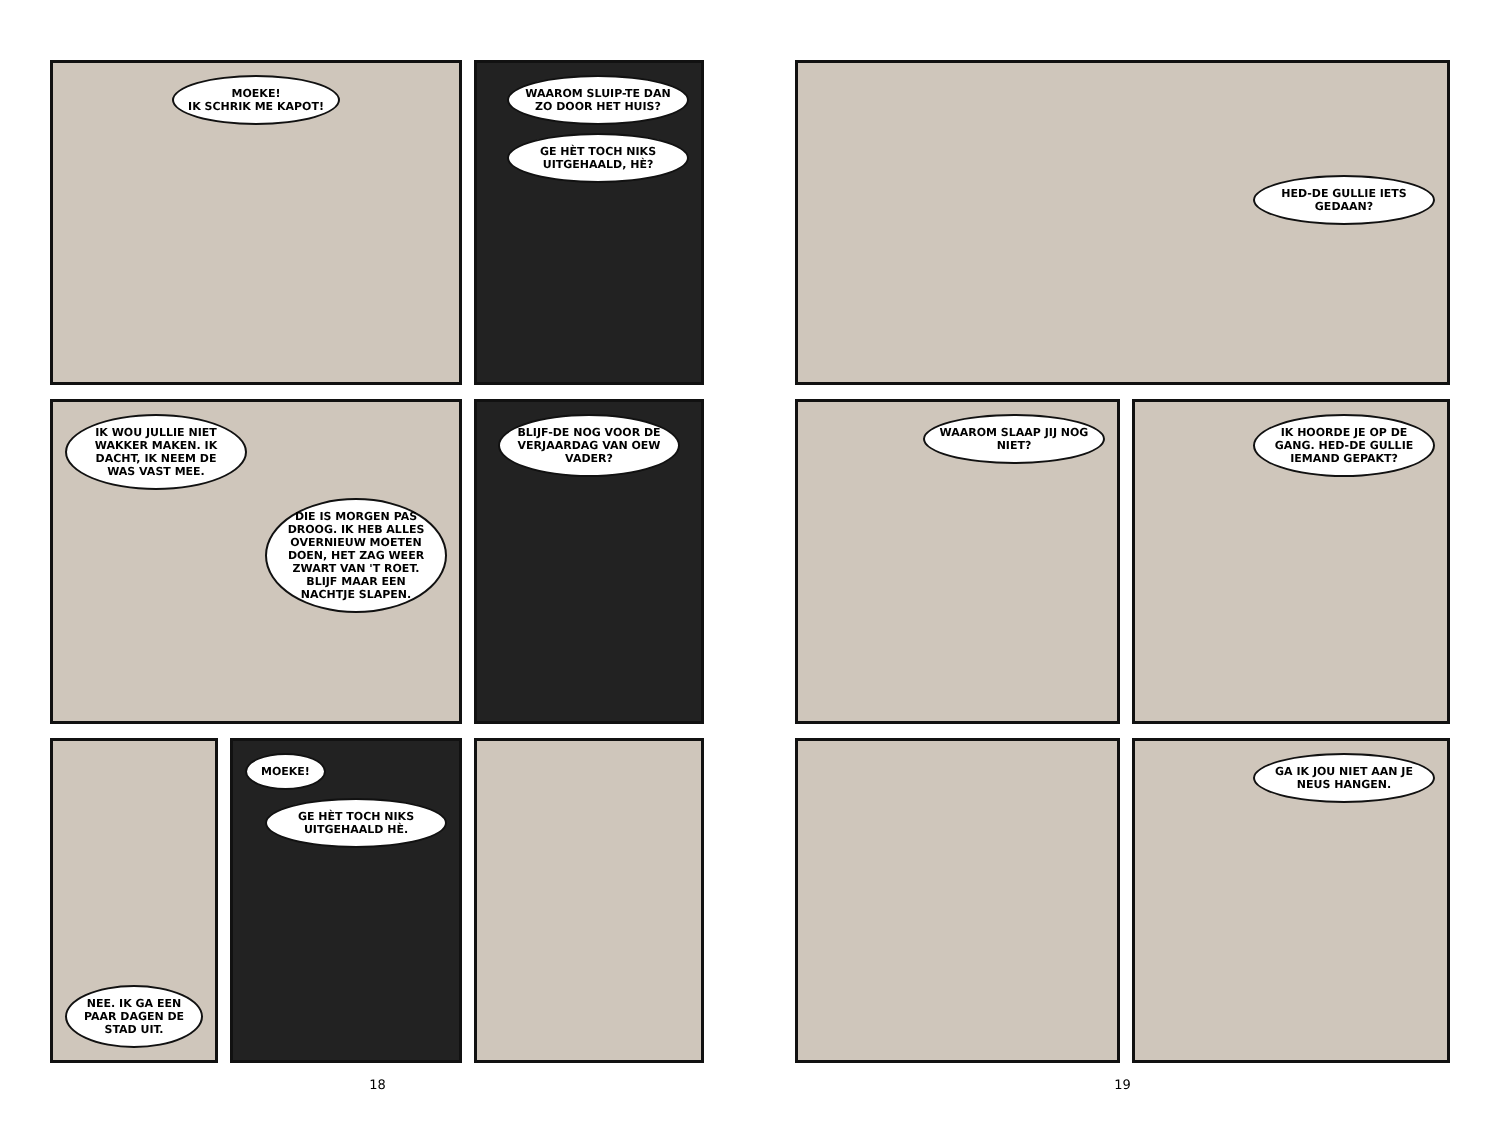MOEKE!
IK SCHRIK ME KAPOT!
WAAROM SLUIP-TE DAN ZO DOOR HET HUIS?
GE HÈT TOCH NIKS UITGEHAALD, HÈ?
IK WOU JULLIE NIET WAKKER MAKEN. IK DACHT, IK NEEM DE WAS VAST MEE.
DIE IS MORGEN PAS DROOG. IK HEB ALLES OVERNIEUW MOETEN DOEN, HET ZAG WEER ZWART VAN 'T ROET. BLIJF MAAR EEN NACHTJE SLAPEN.
BLIJF-DE NOG VOOR DE VERJAARDAG VAN OEW VADER?
NEE. IK GA EEN PAAR DAGEN DE STAD UIT.
MOEKE!
GE HÈT TOCH NIKS UITGEHAALD HÈ.
18
HED-DE GULLIE IETS GEDAAN?
WAAROM SLAAP JIJ NOG NIET? IK HOORDE JE OP DE GANG. HED-DE GULLIE IEMAND GEPAKT?
GA IK JOU NIET AAN JE NEUS HANGEN.
19